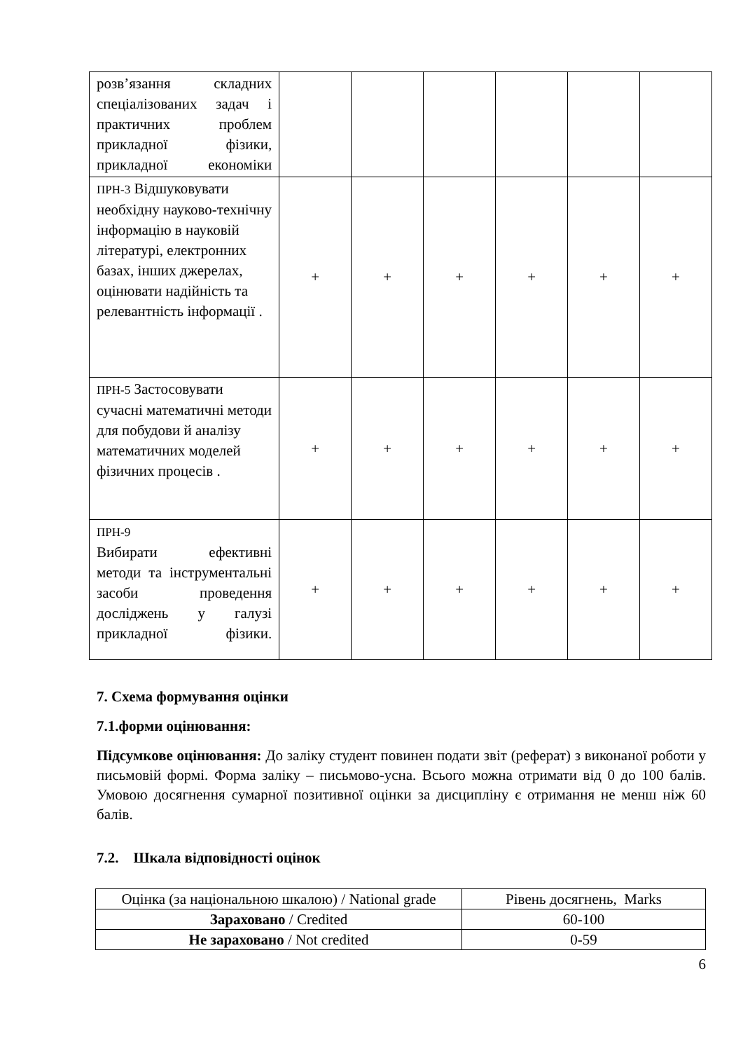| розв’язання складних спеціалізованих задач і практичних проблем прикладної фізики, прикладної економіки | | | | | | |
| ПРН-3 Відшуковувати необхідну науково-технічну інформацію в науковій літературі, електронних базах, інших джерелах, оцінювати надійність та релевантність інформації . | + | + | + | + | + | + |
| ПРН-5 Застосовувати сучасні математичні методи для побудови й аналізу математичних моделей фізичних процесів . | + | + | + | + | + | + |
| ПРН-9 Вибирати ефективні методи та інструментальні засоби проведення досліджень у галузі прикладної фізики. | + | + | + | + | + | + |
7. Схема формування оцінки
7.1.форми оцінювання:
Підсумкове оцінювання: До заліку студент повинен подати звіт (реферат) з виконаної роботи у письмовій формі. Форма заліку – письмово-усна. Всього можна отримати від 0 до 100 балів. Умовою досягнення сумарної позитивної оцінки за дисципліну є отримання не менш ніж 60 балів.
7.2. Шкала відповідності оцінок
| Оцінка (за національною шкалою) / National grade | Рівень досягнень, Marks |
| Зараховано / Credited | 60-100 |
| Не зараховано / Not credited | 0-59 |
6